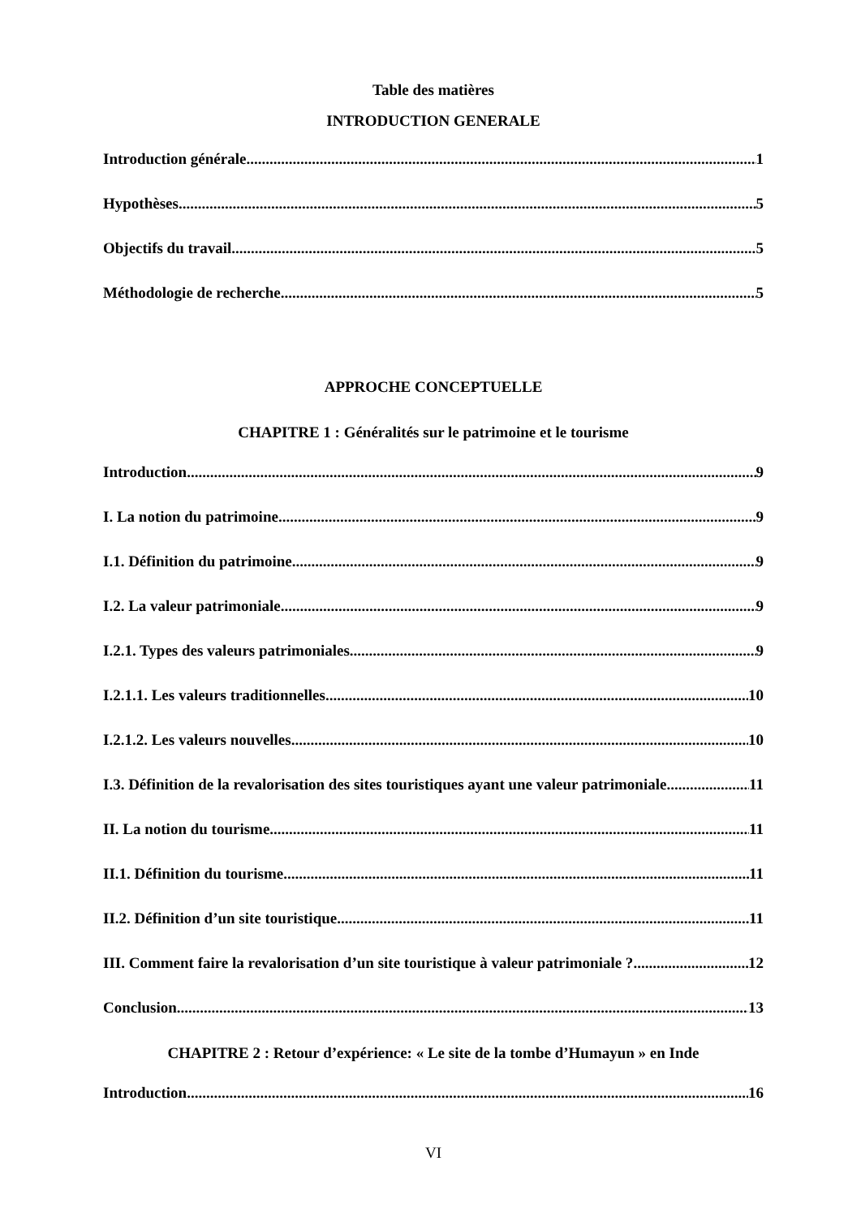Table des matières
INTRODUCTION GENERALE
Introduction générale 1
Hypothèses 5
Objectifs du travail 5
Méthodologie de recherche 5
APPROCHE CONCEPTUELLE
CHAPITRE 1 : Généralités sur le patrimoine et le tourisme
Introduction 9
I. La notion du patrimoine 9
I.1. Définition du patrimoine 9
I.2. La valeur patrimoniale 9
I.2.1. Types des valeurs patrimoniales 9
I.2.1.1. Les valeurs traditionnelles 10
I.2.1.2. Les valeurs nouvelles 10
I.3. Définition de la revalorisation des sites touristiques ayant une valeur patrimoniale 11
II. La notion du tourisme 11
II.1. Définition du tourisme 11
II.2. Définition d’un site touristique 11
III. Comment faire la revalorisation d’un site touristique à valeur patrimoniale ? 12
Conclusion 13
CHAPITRE 2 : Retour d’expérience: « Le site de la tombe d’Humayun » en Inde
Introduction 16
VI